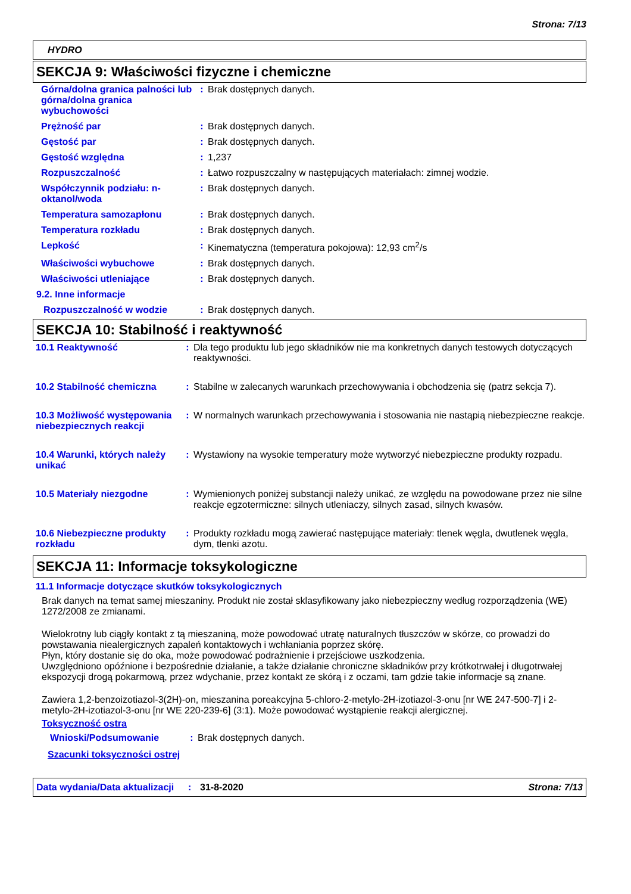Strona: 7/13
HYDRO
SEKCJA 9: Właściwości fizyczne i chemiczne
| Górna/dolna granica palności lub górna/dolna granica wybuchowości | : | Brak dostępnych danych. |
| Prężność par | : | Brak dostępnych danych. |
| Gęstość par | : | Brak dostępnych danych. |
| Gęstość względna | : | 1,237 |
| Rozpuszczalność | : | Łatwo rozpuszczalny w następujących materiałach: zimnej wodzie. |
| Współczynnik podziału: n-oktanol/woda | : | Brak dostępnych danych. |
| Temperatura samozapłonu | : | Brak dostępnych danych. |
| Temperatura rozkładu | : | Brak dostępnych danych. |
| Lepkość | : | Kinematyczna (temperatura pokojowa): 12,93 cm<sup>2</sup>/s |
| Właściwości wybuchowe | : | Brak dostępnych danych. |
| Właściwości utleniające | : | Brak dostępnych danych. |
| 9.2. Inne informacje | | |
| Rozpuszczalność w wodzie | : | Brak dostępnych danych. |
SEKCJA 10: Stabilność i reaktywność
| 10.1 Reaktywność | : | Dla tego produktu lub jego składników nie ma konkretnych danych testowych dotyczących reaktywności. |
| 10.2 Stabilność chemiczna | : | Stabilne w zalecanych warunkach przechowywania i obchodzenia się (patrz sekcja 7). |
| 10.3 Możliwość występowania niebezpiecznych reakcji | : | W normalnych warunkach przechowywania i stosowania nie nastąpią niebezpieczne reakcje. |
| 10.4 Warunki, których należy unikać | : | Wystawiony na wysokie temperatury może wytworzyć niebezpieczne produkty rozpadu. |
| 10.5 Materiały niezgodne | : | Wymienionych poniżej substancji należy unikać, ze względu na powodowane przez nie silne reakcje egzotermiczne: silnych utleniaczy, silnych zasad, silnych kwasów. |
| 10.6 Niebezpieczne produkty rozkładu | : | Produkty rozkładu mogą zawierać następujące materiały: tlenek węgla, dwutlenek węgla, dym, tlenki azotu. |
SEKCJA 11: Informacje toksykologiczne
11.1 Informacje dotyczące skutków toksykologicznych
Brak danych na temat samej mieszaniny. Produkt nie został sklasyfikowany jako niebezpieczny według rozporządzenia (WE) 1272/2008 ze zmianami.
Wielokrotny lub ciągły kontakt z tą mieszaniną, może powodować utratę naturalnych tłuszczów w skórze, co prowadzi do powstawania niealergicznych zapaleń kontaktowych i wchłaniania poprzez skórę.
Płyn, który dostanie się do oka, może powodować podrażnienie i przejściowe uszkodzenia.
Uwzględniono opóźnione i bezpośrednie działanie, a także działanie chroniczne składników przy krótkotrwałej i długotrwałej ekspozycji drogą pokarmową, przez wdychanie, przez kontakt ze skórą i z oczami, tam gdzie takie informacje są znane.
Zawiera 1,2-benzoizotiazol-3(2H)-on, mieszanina poreakcyjna 5-chloro-2-metylo-2H-izotiazol-3-onu [nr WE 247-500-7] i 2-metylo-2H-izotiazol-3-onu [nr WE 220-239-6] (3:1). Może powodować wystąpienie reakcji alergicznej.
Toksyczność ostra
| Wnioski/Podsumowanie | : | Brak dostępnych danych. |
Szacunki toksyczności ostrej
Data wydania/Data aktualizacji: 31-8-2020 Strona: 7/13